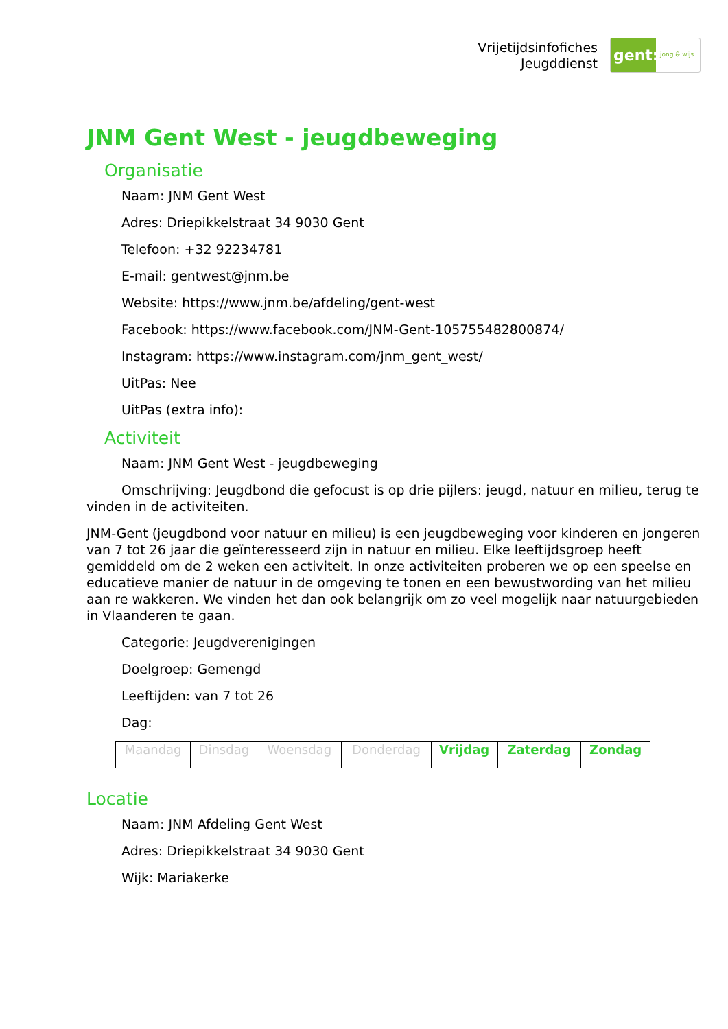Vrijetijdsinfofiches
Jeugddienst
gent:
jong & wijs
JNM Gent West - jeugdbeweging
Organisatie
Naam: JNM Gent West
Adres: Driepikkelstraat 34 9030 Gent
Telefoon: +32 92234781
E-mail: gentwest@jnm.be
Website: https://www.jnm.be/afdeling/gent-west
Facebook: https://www.facebook.com/JNM-Gent-105755482800874/
Instagram: https://www.instagram.com/jnm_gent_west/
UitPas: Nee
UitPas (extra info):
Activiteit
Naam: JNM Gent West - jeugdbeweging
Omschrijving: Jeugdbond die gefocust is op drie pijlers: jeugd, natuur en milieu, terug te vinden in de activiteiten.
JNM-Gent (jeugdbond voor natuur en milieu) is een jeugdbeweging voor kinderen en jongeren van 7 tot 26 jaar die geïnteresseerd zijn in natuur en milieu. Elke leeftijdsgroep heeft gemiddeld om de 2 weken een activiteit. In onze activiteiten proberen we op een speelse en educatieve manier de natuur in de omgeving te tonen en een bewustwording van het milieu aan re wakkeren. We vinden het dan ook belangrijk om zo veel mogelijk naar natuurgebieden in Vlaanderen te gaan.
Categorie: Jeugdverenigingen
Doelgroep: Gemengd
Leeftijden: van 7 tot 26
Dag:
| Maandag | Dinsdag | Woensdag | Donderdag | Vrijdag | Zaterdag | Zondag |
Locatie
Naam: JNM Afdeling Gent West
Adres: Driepikkelstraat 34 9030 Gent
Wijk: Mariakerke